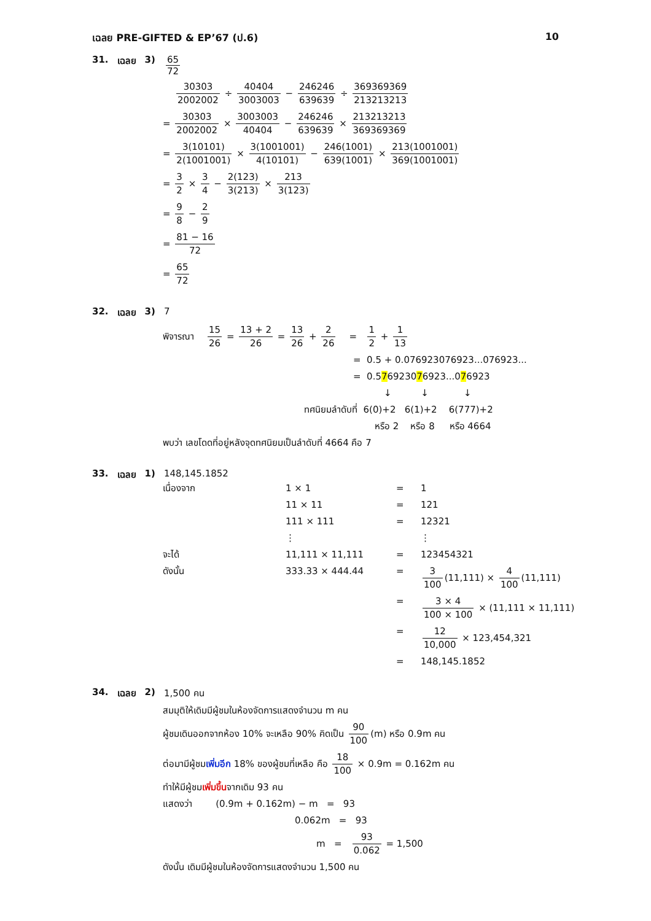เฉลย PRE-GIFTED & EP’67 (ป.6) 10
31. เฉลย 3) 65 72
30303 2002002 ÷ 40404 3003003 − 246246 639639 ÷ 369369369 213213213
= 30303 2002002 × 3003003 40404 − 246246 639639 × 213213213 369369369
= 3(10101) 2(1001001) × 3(1001001) 4(10101) − 246(1001) 639(1001) × 213(1001001) 369(1001001)
= 3 2 × 3 4 − 2(123) 3(213) × 213 3(123)
= 9 8 − 2 9
= 81 − 16 72
= 65 72
32. เฉลย 3) 7
พิจารณา 15 26 = 13 + 2 26 = 13 26 + 2 26 = 1 2 + 1 13
= 0.5 + 0.076923076923...076923...
= 0.576923076923...076923
↓ ↓ ↓
ทศนิยมลำดับที่ 6(0)+2 6(1)+2 6(777)+2
หรือ 2 หรือ 8 หรือ 4664
พบว่า เลขโดดที่อยู่หลังจุดทศนิยมเป็นลำดับที่ 4664 คือ 7
33. เฉลย 1) 148,145.1852
เนื่องจาก
1 × 1
=
1
11 × 11
=
121
111 × 111
=
12321
⋮
⋮
จะได้
11,111 × 11,111
=
123454321
ดังนั้น
333.33 × 444.44
=
3 100 (11,111) × 4 100 (11,111)
=
3 × 4 100 × 100 × (11,111 × 11,111)
=
12 10,000 × 123,454,321
=
148,145.1852
34. เฉลย 2) 1,500 คน
สมมุติให้เดิมมีผู้ชมในห้องจัดการแสดงจำนวน m คน
ผู้ชมเดินออกจากห้อง 10% จะเหลือ 90% คิดเป็น 90 100 (m) หรือ 0.9m คน
ต่อมามีผู้ชมเพิ่มอีก 18% ของผู้ชมที่เหลือ คือ 18 100 × 0.9m = 0.162m คน
ทำให้มีผู้ชมเพิ่มขึ้นจากเดิม 93 คน
แสดงว่า (0.9m + 0.162m) − m = 93
0.062m = 93
m = 93 0.062 = 1,500
ดังนั้น เดิมมีผู้ชมในห้องจัดการแสดงจำนวน 1,500 คน